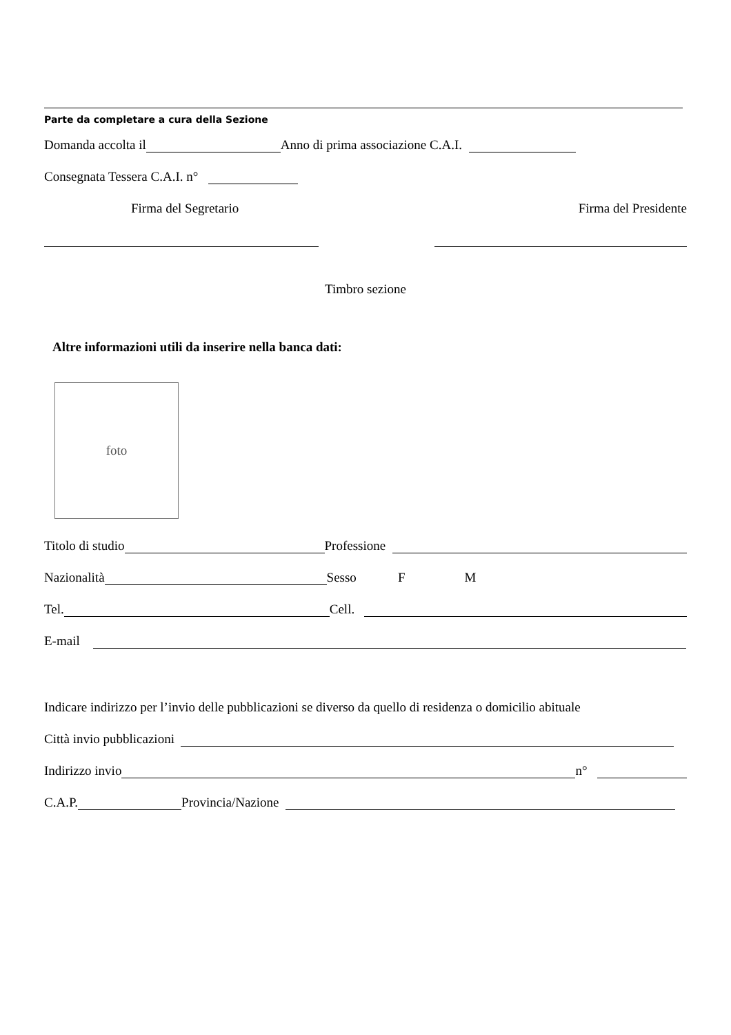Parte da completare a cura della Sezione
Domanda accolta il Anno di prima associazione C.A.I.
Consegnata Tessera C.A.I. n°
Firma del Segretario Firma del Presidente
Timbro sezione
Altre informazioni utili da inserire nella banca dati:
foto
Titolo di studio Professione
Nazionalità Sesso F M
Tel. Cell.
E-mail
Indicare indirizzo per l’invio delle pubblicazioni se diverso da quello di residenza o domicilio abituale
Città invio pubblicazioni
Indirizzo invio n°
C.A.P. Provincia/Nazione